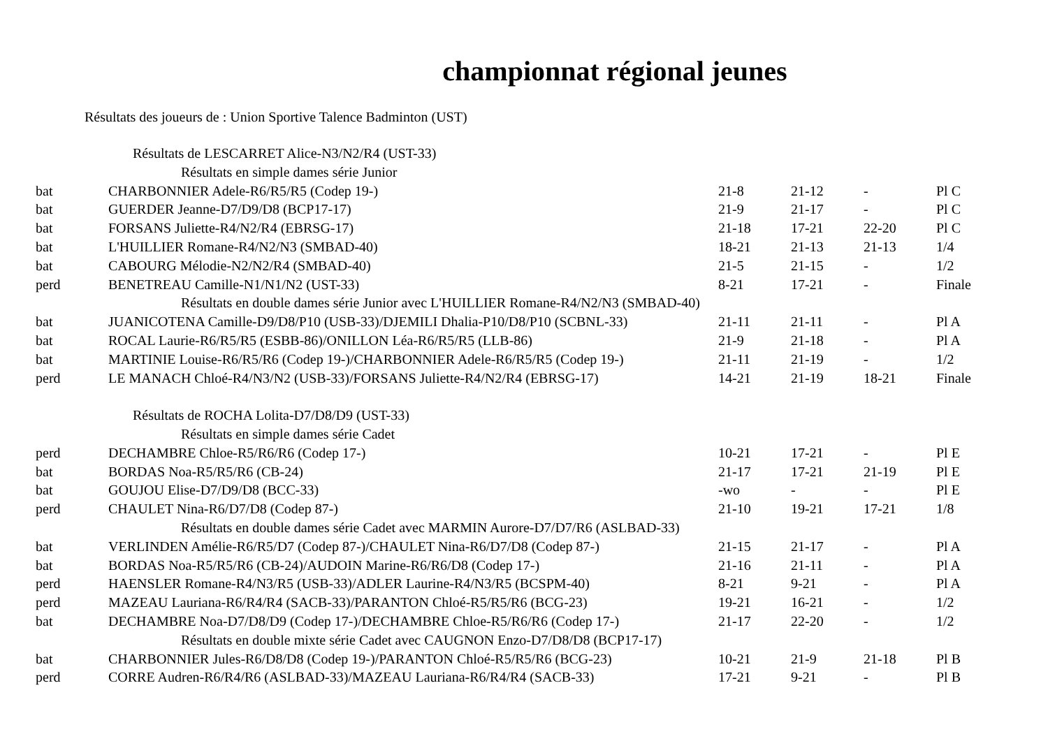championnat régional jeunes
Résultats des joueurs de : Union Sportive Talence Badminton (UST)
| Résultats de LESCARRET Alice-N3/N2/R4 (UST-33) | | | | | |
| Résultats en simple dames série Junior | | | | | |
| bat | CHARBONNIER Adele-R6/R5/R5 (Codep 19-) | 21-8 | 21-12 | - | Pl C |
| bat | GUERDER Jeanne-D7/D9/D8 (BCP17-17) | 21-9 | 21-17 | - | Pl C |
| bat | FORSANS Juliette-R4/N2/R4 (EBRSG-17) | 21-18 | 17-21 | 22-20 | Pl C |
| bat | L'HUILLIER Romane-R4/N2/N3 (SMBAD-40) | 18-21 | 21-13 | 21-13 | 1/4 |
| bat | CABOURG Mélodie-N2/N2/R4 (SMBAD-40) | 21-5 | 21-15 | - | 1/2 |
| perd | BENETREAU Camille-N1/N1/N2 (UST-33) | 8-21 | 17-21 | - | Finale |
| Résultats en double dames série Junior avec L'HUILLIER Romane-R4/N2/N3 (SMBAD-40) | | | | | |
| bat | JUANICOTENA Camille-D9/D8/P10 (USB-33)/DJEMILI Dhalia-P10/D8/P10 (SCBNL-33) | 21-11 | 21-11 | - | Pl A |
| bat | ROCAL Laurie-R6/R5/R5 (ESBB-86)/ONILLON Léa-R6/R5/R5 (LLB-86) | 21-9 | 21-18 | - | Pl A |
| bat | MARTINIE Louise-R6/R5/R6 (Codep 19-)/CHARBONNIER Adele-R6/R5/R5 (Codep 19-) | 21-11 | 21-19 | - | 1/2 |
| perd | LE MANACH Chloé-R4/N3/N2 (USB-33)/FORSANS Juliette-R4/N2/R4 (EBRSG-17) | 14-21 | 21-19 | 18-21 | Finale |
| Résultats de ROCHA Lolita-D7/D8/D9 (UST-33) | | | | | |
| Résultats en simple dames série Cadet | | | | | |
| perd | DECHAMBRE Chloe-R5/R6/R6 (Codep 17-) | 10-21 | 17-21 | - | Pl E |
| bat | BORDAS Noa-R5/R5/R6 (CB-24) | 21-17 | 17-21 | 21-19 | Pl E |
| bat | GOUJOU Elise-D7/D9/D8 (BCC-33) | -wo | - | - | Pl E |
| perd | CHAULET Nina-R6/D7/D8 (Codep 87-) | 21-10 | 19-21 | 17-21 | 1/8 |
| Résultats en double dames série Cadet avec MARMIN Aurore-D7/D7/R6 (ASLBAD-33) | | | | | |
| bat | VERLINDEN Amélie-R6/R5/D7 (Codep 87-)/CHAULET Nina-R6/D7/D8 (Codep 87-) | 21-15 | 21-17 | - | Pl A |
| bat | BORDAS Noa-R5/R5/R6 (CB-24)/AUDOIN Marine-R6/R6/D8 (Codep 17-) | 21-16 | 21-11 | - | Pl A |
| perd | HAENSLER Romane-R4/N3/R5 (USB-33)/ADLER Laurine-R4/N3/R5 (BCSPM-40) | 8-21 | 9-21 | - | Pl A |
| perd | MAZEAU Lauriana-R6/R4/R4 (SACB-33)/PARANTON Chloé-R5/R5/R6 (BCG-23) | 19-21 | 16-21 | - | 1/2 |
| bat | DECHAMBRE Noa-D7/D8/D9 (Codep 17-)/DECHAMBRE Chloe-R5/R6/R6 (Codep 17-) | 21-17 | 22-20 | - | 1/2 |
| Résultats en double mixte série Cadet avec CAUGNON Enzo-D7/D8/D8 (BCP17-17) | | | | | |
| bat | CHARBONNIER Jules-R6/D8/D8 (Codep 19-)/PARANTON Chloé-R5/R5/R6 (BCG-23) | 10-21 | 21-9 | 21-18 | Pl B |
| perd | CORRE Audren-R6/R4/R6 (ASLBAD-33)/MAZEAU Lauriana-R6/R4/R4 (SACB-33) | 17-21 | 9-21 | - | Pl B |